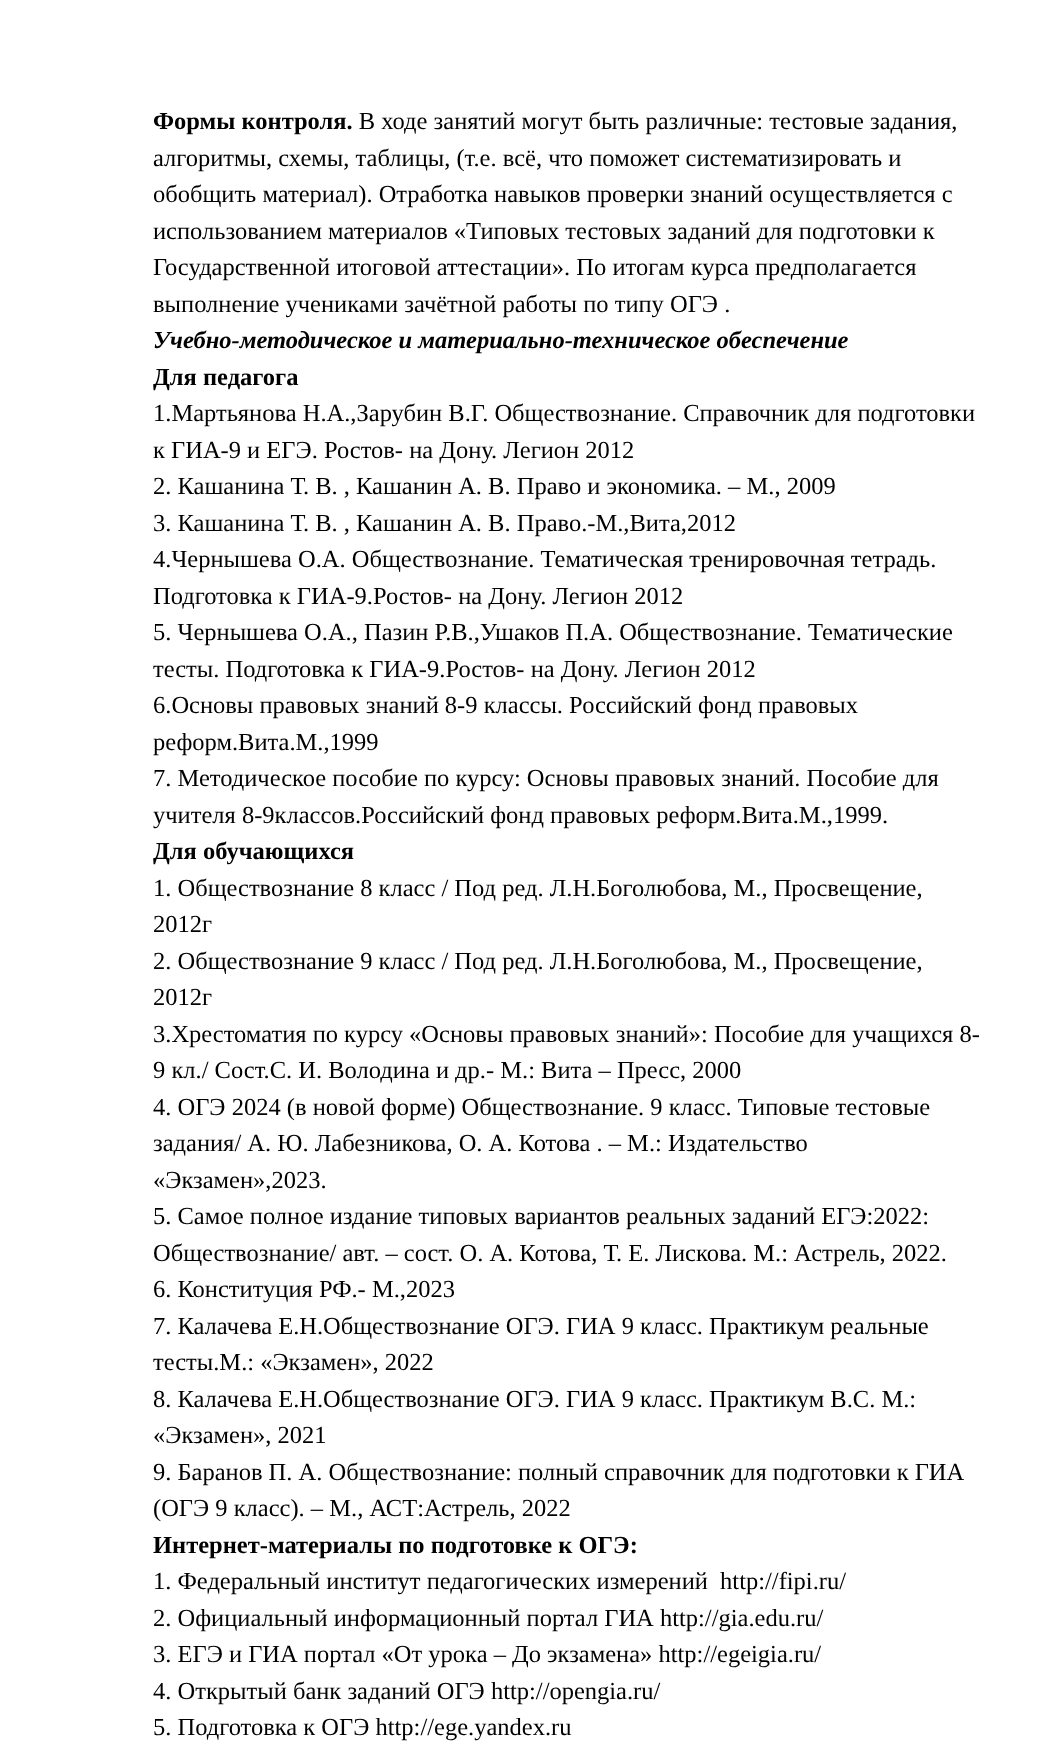Формы контроля. В ходе занятий могут быть различные: тестовые задания, алгоритмы, схемы, таблицы, (т.е. всё, что поможет систематизировать и обобщить материал). Отработка навыков проверки знаний осуществляется с использованием материалов «Типовых тестовых заданий для подготовки к Государственной итоговой аттестации». По итогам курса предполагается выполнение учениками зачётной работы по типу ОГЭ .
Учебно-методическое и материально-техническое обеспечение
Для педагога
1.Мартьянова Н.А.,Зарубин В.Г. Обществознание. Справочник для подготовки к ГИА-9 и ЕГЭ. Ростов- на Дону. Легион 2012
2. Кашанина Т. В. , Кашанин А. В. Право и экономика. – М., 2009
3. Кашанина Т. В. , Кашанин А. В. Право.-М.,Вита,2012
4.Чернышева О.А. Обществознание. Тематическая тренировочная тетрадь. Подготовка к ГИА-9.Ростов- на Дону. Легион 2012
5. Чернышева О.А., Пазин Р.В.,Ушаков П.А. Обществознание. Тематические тесты. Подготовка к ГИА-9.Ростов- на Дону. Легион 2012
6.Основы правовых знаний 8-9 классы. Российский фонд правовых реформ.Вита.М.,1999
7. Методическое пособие по курсу: Основы правовых знаний. Пособие для учителя 8-9классов.Российский фонд правовых реформ.Вита.М.,1999.
Для обучающихся
1. Обществознание 8 класс / Под ред. Л.Н.Боголюбова, М., Просвещение, 2012г
2. Обществознание 9 класс / Под ред. Л.Н.Боголюбова, М., Просвещение, 2012г
3.Хрестоматия по курсу «Основы правовых знаний»: Пособие для учащихся 8-9 кл./ Сост.С. И. Володина и др.- М.: Вита – Пресс, 2000
4. ОГЭ 2024 (в новой форме) Обществознание. 9 класс. Типовые тестовые задания/ А. Ю. Лабезникова, О. А. Котова . – М.: Издательство «Экзамен»,2023.
5. Самое полное издание типовых вариантов реальных заданий ЕГЭ:2022: Обществознание/ авт. – сост. О. А. Котова, Т. Е. Лискова. М.: Астрель, 2022.
6. Конституция РФ.- М.,2023
7. Калачева Е.Н.Обществознание ОГЭ. ГИА 9 класс. Практикум реальные тесты.М.: «Экзамен», 2022
8. Калачева Е.Н.Обществознание ОГЭ. ГИА 9 класс. Практикум В.С. М.: «Экзамен», 2021
9. Баранов П. А. Обществознание: полный справочник для подготовки к ГИА (ОГЭ 9 класс). – М., АСТ:Астрель, 2022
Интернет-материалы по подготовке к ОГЭ:
1. Федеральный институт педагогических измерений http://fipi.ru/
2. Официальный информационный портал ГИА http://gia.edu.ru/
3. ЕГЭ и ГИА портал «От урока – До экзамена» http://egeigia.ru/
4. Открытый банк заданий ОГЭ http://opengia.ru/
5. Подготовка к ОГЭ http://ege.yandex.ru